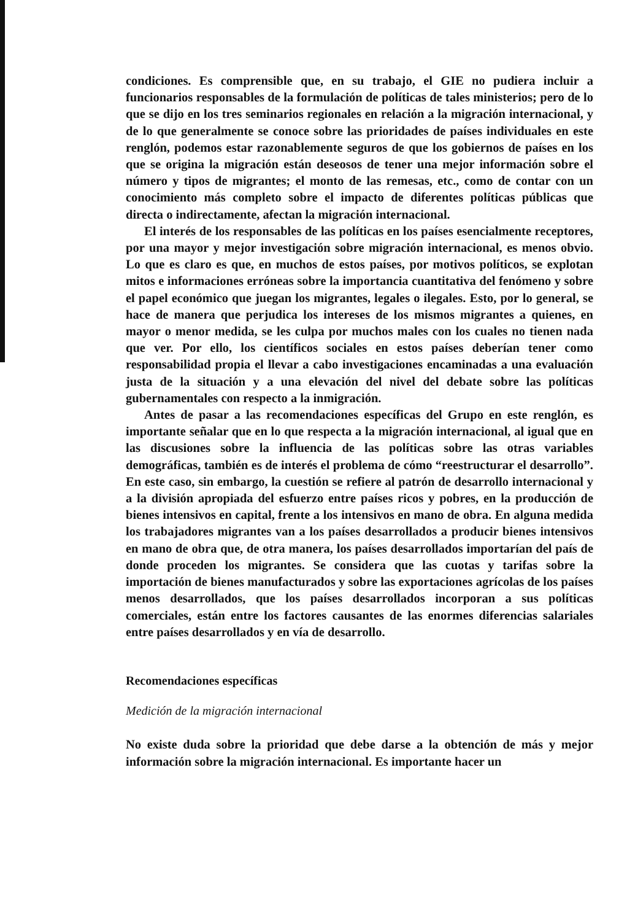condiciones. Es comprensible que, en su trabajo, el GIE no pudiera incluir a funcionarios responsables de la formulación de políticas de tales ministerios; pero de lo que se dijo en los tres seminarios regionales en relación a la migración internacional, y de lo que generalmente se conoce sobre las prioridades de países individuales en este renglón, podemos estar razonablemente seguros de que los gobiernos de países en los que se origina la migración están deseosos de tener una mejor información sobre el número y tipos de migrantes; el monto de las remesas, etc., como de contar con un conocimiento más completo sobre el impacto de diferentes políticas públicas que directa o indirectamente, afectan la migración internacional.
El interés de los responsables de las políticas en los países esencialmente receptores, por una mayor y mejor investigación sobre migración internacional, es menos obvio. Lo que es claro es que, en muchos de estos países, por motivos políticos, se explotan mitos e informaciones erróneas sobre la importancia cuantitativa del fenómeno y sobre el papel económico que juegan los migrantes, legales o ilegales. Esto, por lo general, se hace de manera que perjudica los intereses de los mismos migrantes a quienes, en mayor o menor medida, se les culpa por muchos males con los cuales no tienen nada que ver. Por ello, los científicos sociales en estos países deberían tener como responsabilidad propia el llevar a cabo investigaciones encaminadas a una evaluación justa de la situación y a una elevación del nivel del debate sobre las políticas gubernamentales con respecto a la inmigración.
Antes de pasar a las recomendaciones específicas del Grupo en este renglón, es importante señalar que en lo que respecta a la migración internacional, al igual que en las discusiones sobre la influencia de las políticas sobre las otras variables demográficas, también es de interés el problema de cómo “reestructurar el desarrollo”. En este caso, sin embargo, la cuestión se refiere al patrón de desarrollo internacional y a la división apropiada del esfuerzo entre países ricos y pobres, en la producción de bienes intensivos en capital, frente a los intensivos en mano de obra. En alguna medida los trabajadores migrantes van a los países desarrollados a producir bienes intensivos en mano de obra que, de otra manera, los países desarrollados importarían del país de donde proceden los migrantes. Se considera que las cuotas y tarifas sobre la importación de bienes manufacturados y sobre las exportaciones agrícolas de los países menos desarrollados, que los países desarrollados incorporan a sus políticas comerciales, están entre los factores causantes de las enormes diferencias salariales entre países desarrollados y en vía de desarrollo.
Recomendaciones específicas
Medición de la migración internacional
No existe duda sobre la prioridad que debe darse a la obtención de más y mejor información sobre la migración internacional. Es importante hacer un